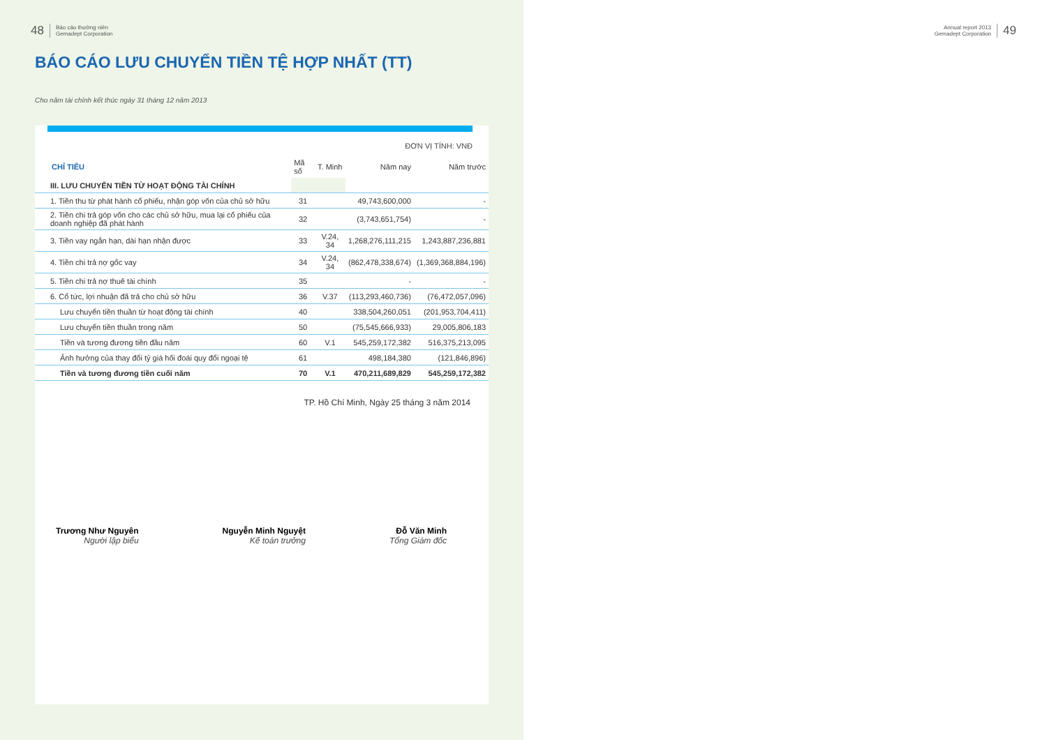48 Báo cáo thường niên
Gemadept Corporation
BÁO CÁO LƯU CHUYỂN TIỀN TỆ HỢP NHẤT (TT)
Cho năm tài chính kết thúc ngày 31 tháng 12 năm 2013
ĐƠN VỊ TÍNH: VNĐ
| CHỈ TIÊU | Mã số | T. Minh | Năm nay | Năm trước |
| --- | --- | --- | --- | --- |
| III. LƯU CHUYỂN TIỀN TỪ HOẠT ĐỘNG TÀI CHÍNH | | | | |
| 1. Tiền thu từ phát hành cổ phiếu, nhận góp vốn của chủ sở hữu | 31 | | 49,743,600,000 | - |
| 2. Tiền chi trả góp vốn cho các chủ sở hữu, mua lại cổ phiếu của doanh nghiệp đã phát hành | 32 | | (3,743,651,754) | - |
| 3. Tiền vay ngắn hạn, dài hạn nhận được | 33 | V.24, 34 | 1,268,276,111,215 | 1,243,887,236,881 |
| 4. Tiền chi trả nợ gốc vay | 34 | V.24, 34 | (862,478,338,674) | (1,369,368,884,196) |
| 5. Tiền chi trả nợ thuê tài chính | 35 | | - | - |
| 6. Cổ tức, lợi nhuận đã trả cho chủ sở hữu | 36 | V.37 | (113,293,460,736) | (76,472,057,096) |
| Lưu chuyển tiền thuần từ hoạt động tài chính | 40 | | 338,504,260,051 | (201,953,704,411) |
| Lưu chuyển tiền thuần trong năm | 50 | | (75,545,666,933) | 29,005,806,183 |
| Tiền và tương đương tiền đầu năm | 60 | V.1 | 545,259,172,382 | 516,375,213,095 |
| Ảnh hưởng của thay đổi tỷ giá hối đoái quy đổi ngoại tệ | 61 | | 498,184,380 | (121,846,896) |
| Tiền và tương đương tiền cuối năm | 70 | V.1 | 470,211,689,829 | 545,259,172,382 |
TP. Hồ Chí Minh, Ngày 25 tháng 3 năm 2014
Trương Như Nguyên
Người lập biểu
Nguyễn Minh Nguyệt
Kế toán trưởng
Đỗ Văn Minh
Tổng Giám đốc
Annual report 2013
Gemadept Corporation 49